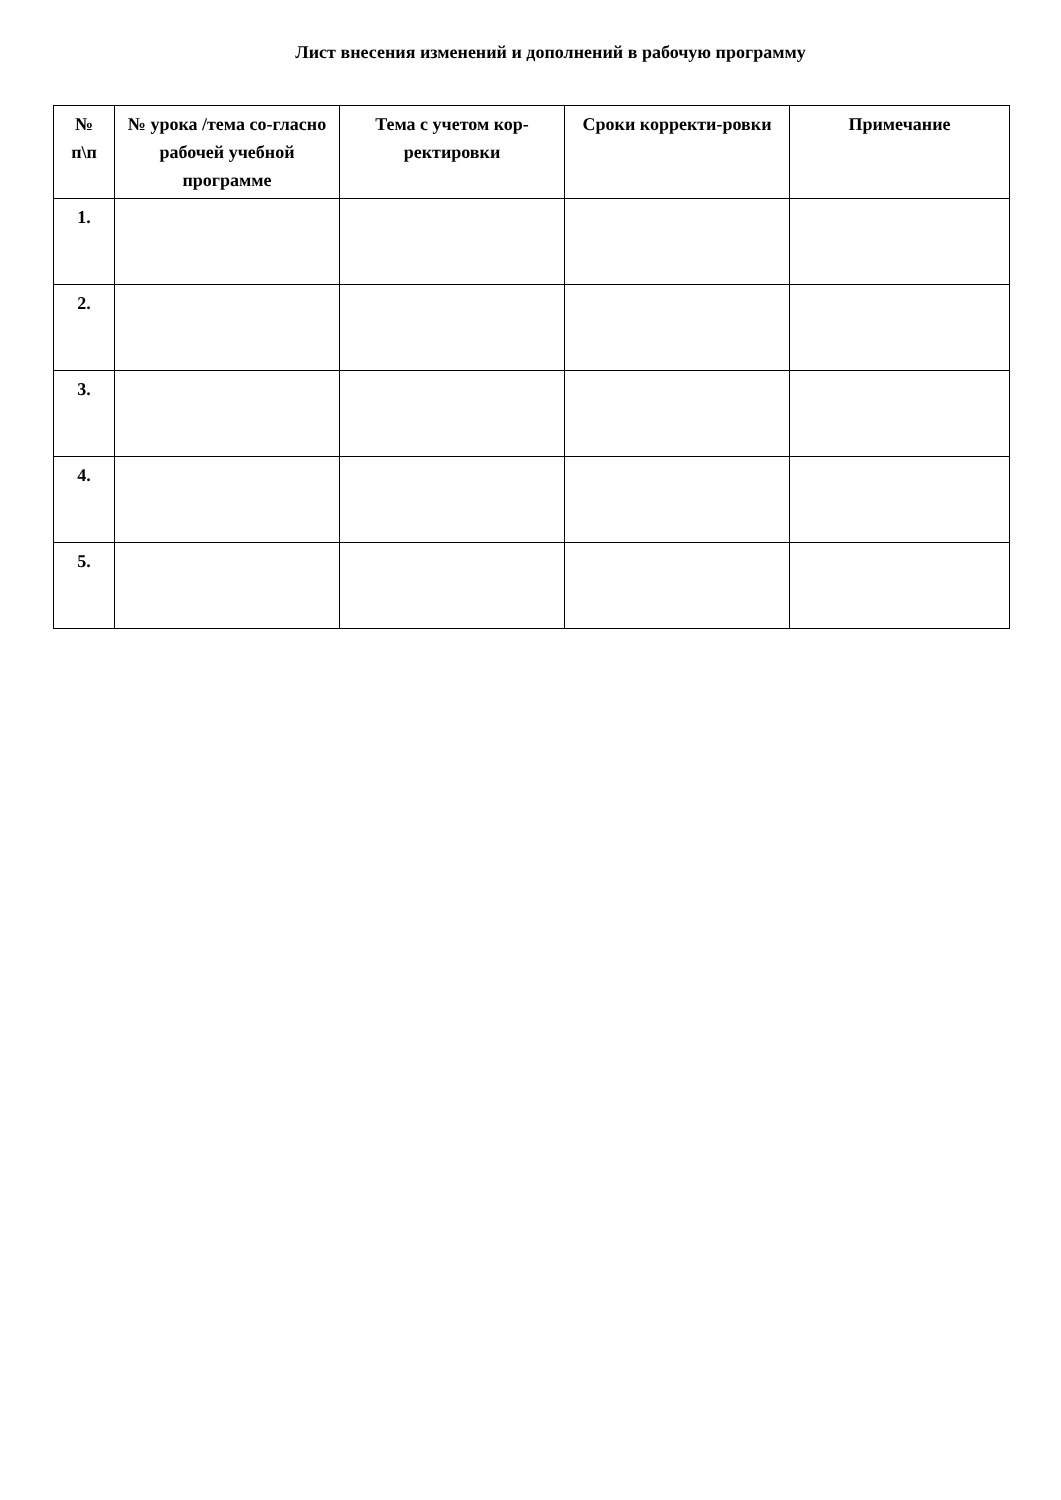Лист внесения изменений и дополнений в рабочую программу
| № п\п | № урока /тема со-гласно рабочей учебной программе | Тема с учетом кор-ректировки | Сроки корректи-ровки | Примечание |
| --- | --- | --- | --- | --- |
| 1. | | | | |
| 2. | | | | |
| 3. | | | | |
| 4. | | | | |
| 5. | | | | |